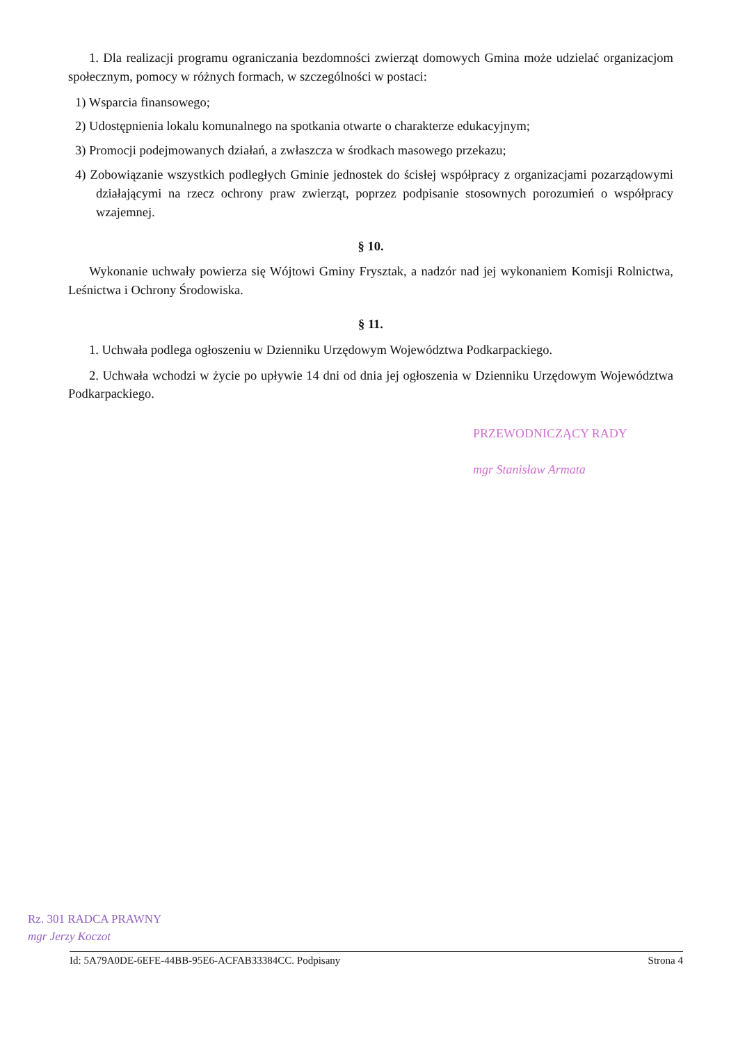1. Dla realizacji programu ograniczania bezdomności zwierząt domowych Gmina może udzielać organizacjom społecznym, pomocy w różnych formach, w szczególności w postaci:
1) Wsparcia finansowego;
2) Udostępnienia lokalu komunalnego na spotkania otwarte o charakterze edukacyjnym;
3) Promocji podejmowanych działań, a zwłaszcza w środkach masowego przekazu;
4) Zobowiązanie wszystkich podległych Gminie jednostek do ścisłej współpracy z organizacjami pozarządowymi działającymi na rzecz ochrony praw zwierząt, poprzez podpisanie stosownych porozumień o współpracy wzajemnej.
§ 10.
Wykonanie uchwały powierza się Wójtowi Gminy Frysztak, a nadzór nad jej wykonaniem Komisji Rolnictwa, Leśnictwa i Ochrony Środowiska.
§ 11.
1. Uchwała podlega ogłoszeniu w Dzienniku Urzędowym Województwa Podkarpackiego.
2. Uchwała wchodzi w życie po upływie 14 dni od dnia jej ogłoszenia w Dzienniku Urzędowym Województwa Podkarpackiego.
PRZEWODNICZĄCY RADY
mgr Stanisław Armata
Rz. 301 RADCA PRAWNY
mgr Jerzy Koczot
Id: 5A79A0DE-6EFE-44BB-95E6-ACFAB33384CC. Podpisany Strona 4